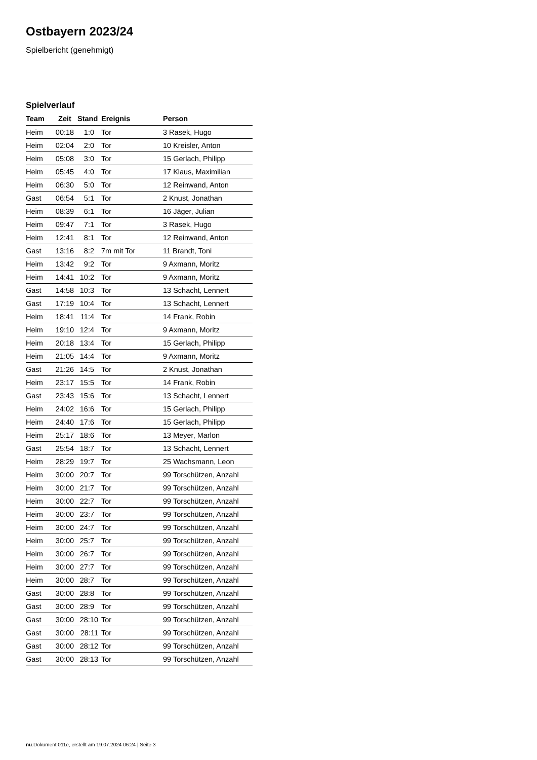Ostbayern 2023/24
Spielbericht (genehmigt)
Spielverlauf
| Team | Zeit | Stand | Ereignis | Person |
| --- | --- | --- | --- | --- |
| Heim | 00:18 | 1:0 | Tor | 3 Rasek, Hugo |
| Heim | 02:04 | 2:0 | Tor | 10 Kreisler, Anton |
| Heim | 05:08 | 3:0 | Tor | 15 Gerlach, Philipp |
| Heim | 05:45 | 4:0 | Tor | 17 Klaus, Maximilian |
| Heim | 06:30 | 5:0 | Tor | 12 Reinwand, Anton |
| Gast | 06:54 | 5:1 | Tor | 2 Knust, Jonathan |
| Heim | 08:39 | 6:1 | Tor | 16 Jäger, Julian |
| Heim | 09:47 | 7:1 | Tor | 3 Rasek, Hugo |
| Heim | 12:41 | 8:1 | Tor | 12 Reinwand, Anton |
| Gast | 13:16 | 8:2 | 7m mit Tor | 11 Brandt, Toni |
| Heim | 13:42 | 9:2 | Tor | 9 Axmann, Moritz |
| Heim | 14:41 | 10:2 | Tor | 9 Axmann, Moritz |
| Gast | 14:58 | 10:3 | Tor | 13 Schacht, Lennert |
| Gast | 17:19 | 10:4 | Tor | 13 Schacht, Lennert |
| Heim | 18:41 | 11:4 | Tor | 14 Frank, Robin |
| Heim | 19:10 | 12:4 | Tor | 9 Axmann, Moritz |
| Heim | 20:18 | 13:4 | Tor | 15 Gerlach, Philipp |
| Heim | 21:05 | 14:4 | Tor | 9 Axmann, Moritz |
| Gast | 21:26 | 14:5 | Tor | 2 Knust, Jonathan |
| Heim | 23:17 | 15:5 | Tor | 14 Frank, Robin |
| Gast | 23:43 | 15:6 | Tor | 13 Schacht, Lennert |
| Heim | 24:02 | 16:6 | Tor | 15 Gerlach, Philipp |
| Heim | 24:40 | 17:6 | Tor | 15 Gerlach, Philipp |
| Heim | 25:17 | 18:6 | Tor | 13 Meyer, Marlon |
| Gast | 25:54 | 18:7 | Tor | 13 Schacht, Lennert |
| Heim | 28:29 | 19:7 | Tor | 25 Wachsmann, Leon |
| Heim | 30:00 | 20:7 | Tor | 99 Torschützen, Anzahl |
| Heim | 30:00 | 21:7 | Tor | 99 Torschützen, Anzahl |
| Heim | 30:00 | 22:7 | Tor | 99 Torschützen, Anzahl |
| Heim | 30:00 | 23:7 | Tor | 99 Torschützen, Anzahl |
| Heim | 30:00 | 24:7 | Tor | 99 Torschützen, Anzahl |
| Heim | 30:00 | 25:7 | Tor | 99 Torschützen, Anzahl |
| Heim | 30:00 | 26:7 | Tor | 99 Torschützen, Anzahl |
| Heim | 30:00 | 27:7 | Tor | 99 Torschützen, Anzahl |
| Heim | 30:00 | 28:7 | Tor | 99 Torschützen, Anzahl |
| Gast | 30:00 | 28:8 | Tor | 99 Torschützen, Anzahl |
| Gast | 30:00 | 28:9 | Tor | 99 Torschützen, Anzahl |
| Gast | 30:00 | 28:10 | Tor | 99 Torschützen, Anzahl |
| Gast | 30:00 | 28:11 | Tor | 99 Torschützen, Anzahl |
| Gast | 30:00 | 28:12 | Tor | 99 Torschützen, Anzahl |
| Gast | 30:00 | 28:13 | Tor | 99 Torschützen, Anzahl |
nu.Dokument 011e, erstellt am 19.07.2024 06:24 | Seite 3